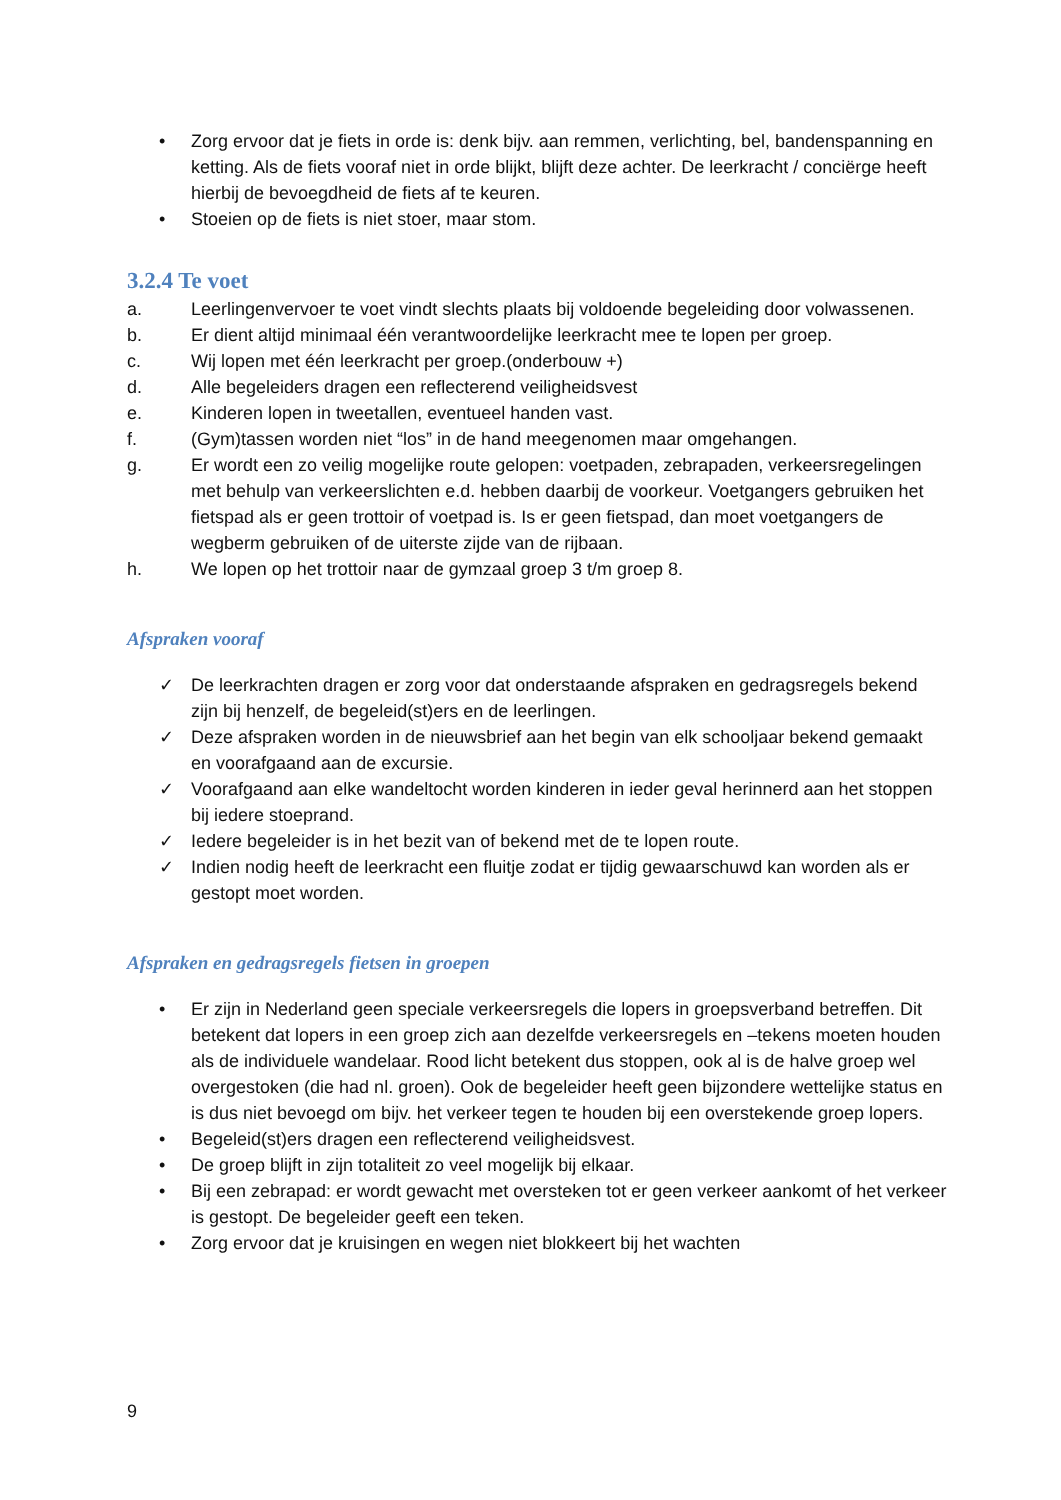• Zorg ervoor dat je fiets in orde is: denk bijv. aan remmen, verlichting, bel, bandenspanning en ketting. Als de fiets vooraf niet in orde blijkt, blijft deze achter. De leerkracht / conciërge heeft hierbij de bevoegdheid de fiets af te keuren.
• Stoeien op de fiets is niet stoer, maar stom.
3.2.4 Te voet
a. Leerlingenvervoer te voet vindt slechts plaats bij voldoende begeleiding door volwassenen.
b. Er dient altijd minimaal één verantwoordelijke leerkracht mee te lopen per groep.
c. Wij lopen met één leerkracht per groep.(onderbouw +)
d. Alle begeleiders dragen een reflecterend veiligheidsvest
e. Kinderen lopen in tweetallen, eventueel handen vast.
f. (Gym)tassen worden niet “los” in de hand meegenomen maar omgehangen.
g. Er wordt een zo veilig mogelijke route gelopen: voetpaden, zebrapaden, verkeersregelingen met behulp van verkeerslichten e.d. hebben daarbij de voorkeur. Voetgangers gebruiken het fietspad als er geen trottoir of voetpad is. Is er geen fietspad, dan moet voetgangers de wegberm gebruiken of de uiterste zijde van de rijbaan.
h. We lopen op het trottoir naar de gymzaal groep 3 t/m groep 8.
Afspraken vooraf
✓ De leerkrachten dragen er zorg voor dat onderstaande afspraken en gedragsregels bekend zijn bij henzelf, de begeleid(st)ers en de leerlingen.
✓ Deze afspraken worden in de nieuwsbrief aan het begin van elk schooljaar bekend gemaakt en voorafgaand aan de excursie.
✓ Voorafgaand aan elke wandeltocht worden kinderen in ieder geval herinnerd aan het stoppen bij iedere stoeprand.
✓ Iedere begeleider is in het bezit van of bekend met de te lopen route.
✓ Indien nodig heeft de leerkracht een fluitje zodat er tijdig gewaarschuwd kan worden als er gestopt moet worden.
Afspraken en gedragsregels fietsen in groepen
• Er zijn in Nederland geen speciale verkeersregels die lopers in groepsverband betreffen. Dit betekent dat lopers in een groep zich aan dezelfde verkeersregels en –tekens moeten houden als de individuele wandelaar. Rood licht betekent dus stoppen, ook al is de halve groep wel overgestoken (die had nl. groen). Ook de begeleider heeft geen bijzondere wettelijke status en is dus niet bevoegd om bijv. het verkeer tegen te houden bij een overstekende groep lopers.
• Begeleid(st)ers dragen een reflecterend veiligheidsvest.
• De groep blijft in zijn totaliteit zo veel mogelijk bij elkaar.
• Bij een zebrapad: er wordt gewacht met oversteken tot er geen verkeer aankomt of het verkeer is gestopt. De begeleider geeft een teken.
• Zorg ervoor dat je kruisingen en wegen niet blokkeert bij het wachten
9